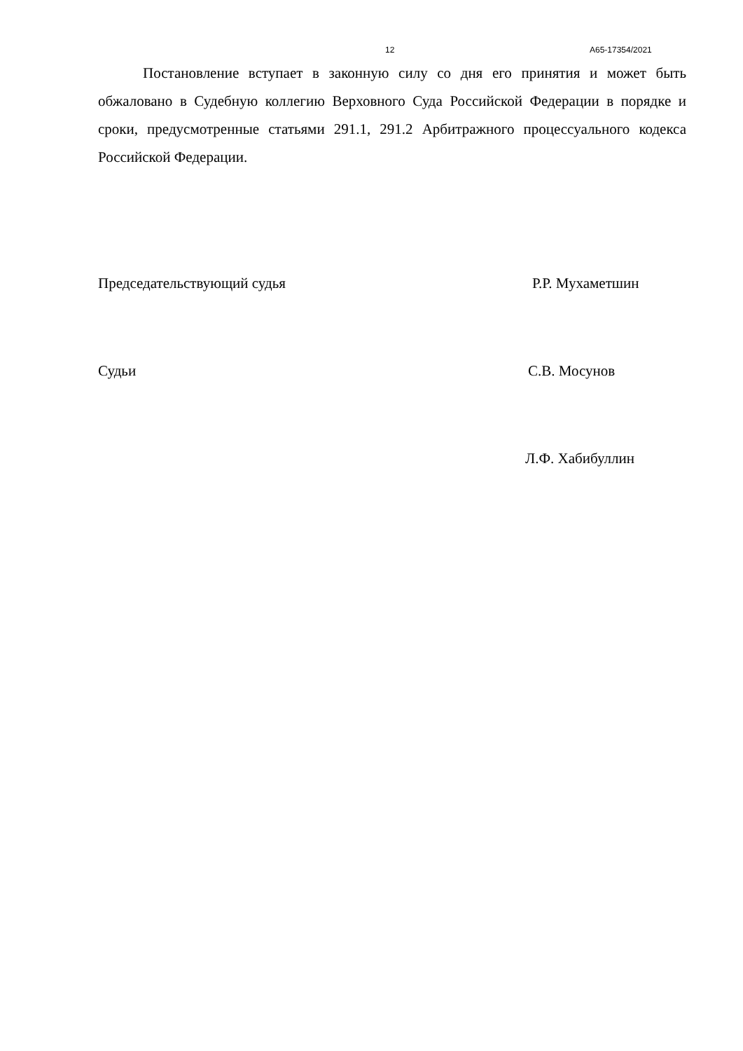12 А65-17354/2021
Постановление вступает в законную силу со дня его принятия и может быть обжалованo в Судебную коллегию Верховного Суда Российской Федерации в порядке и сроки, предусмотренные статьями 291.1, 291.2 Арбитражного процессуального кодекса Российской Федерации.
Председательствующий судья Р.Р. Мухаметшин
Судьи С.В. Мосунов
Л.Ф. Хабибуллин